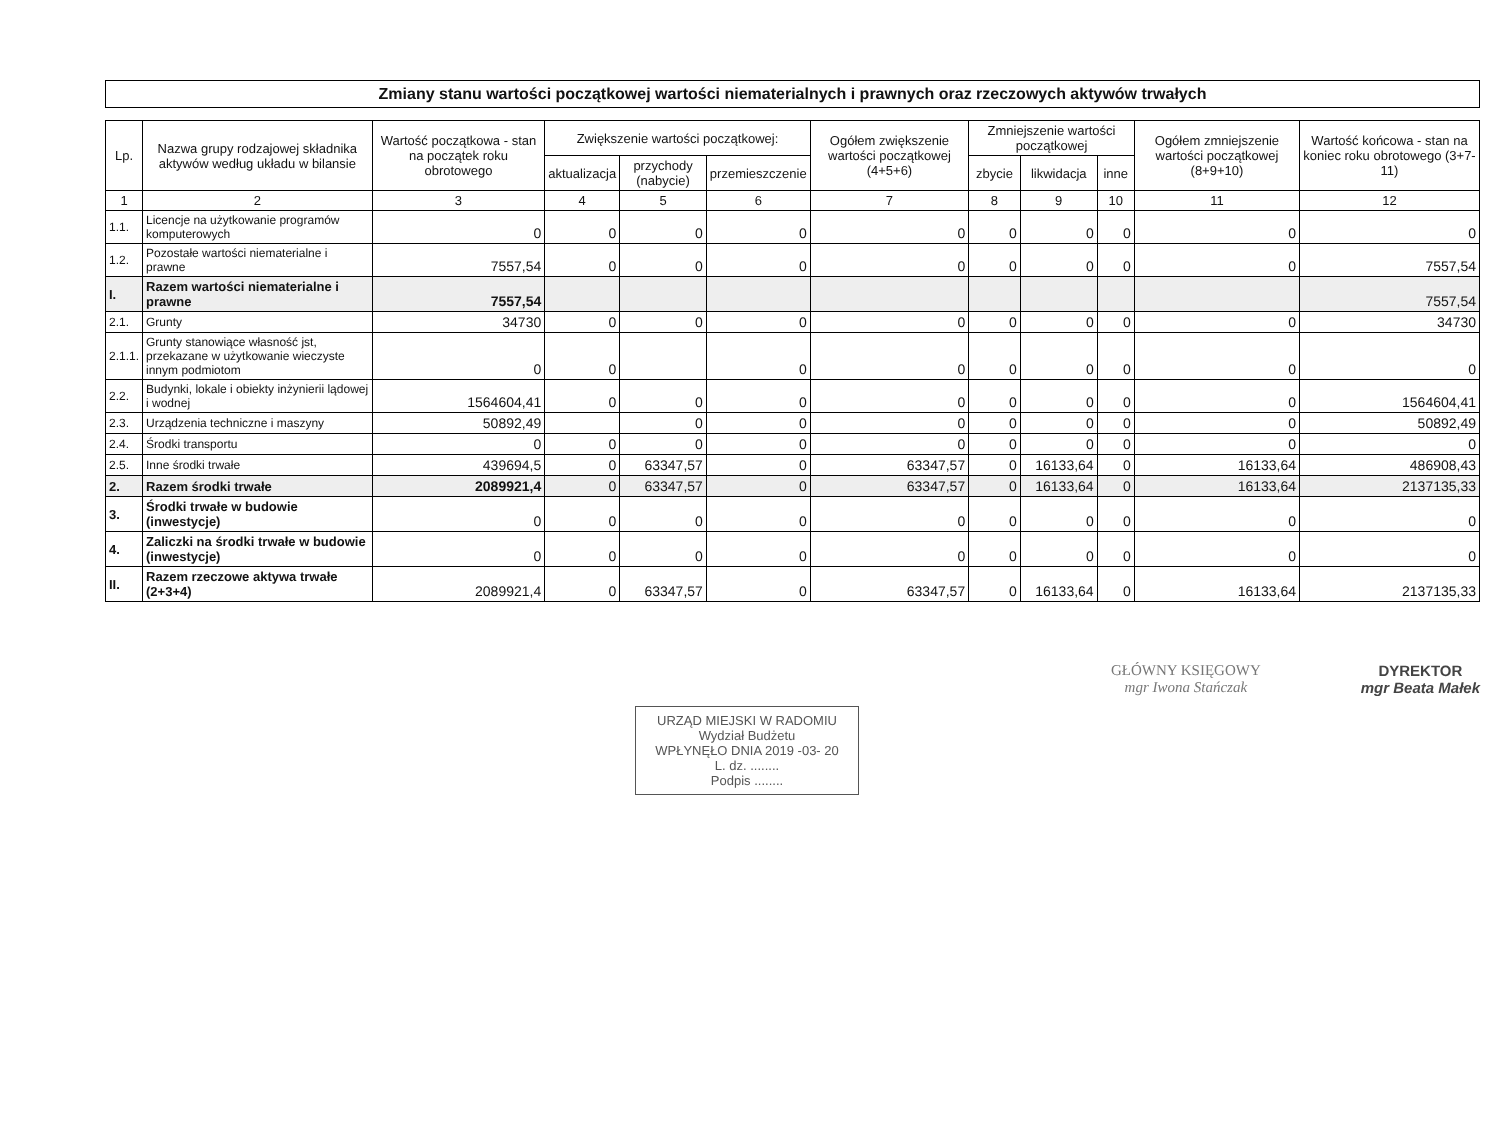Zmiany stanu wartości początkowej wartości niematerialnych i prawnych oraz rzeczowych aktywów trwałych
| Lp. | Nazwa grupy rodzajowej składnika aktywów według układu w bilansie | Wartość początkowa - stan na początek roku obrotowego | Zwiększenie wartości początkowej: | | | Ogółem zwiększenie wartości początkowej (4+5+6) | Zmniejszenie wartości początkowej | | | Ogółem zmniejszenie wartości początkowej (8+9+10) | Wartość końcowa - stan na koniec roku obrotowego (3+7-11) |
| --- | --- | --- | --- | --- | --- | --- | --- | --- | --- | --- | --- |
| | | | aktualizacja | przychody (nabycie) | przemieszczenie | | zbycie | likwidacja | inne | | |
| 1 | 2 | 3 | 4 | 5 | 6 | 7 | 8 | 9 | 10 | 11 | 12 |
| 1.1. | Licencje na użytkowanie programów komputerowych | 0 | 0 | 0 | 0 | 0 | 0 | 0 | 0 | 0 | 0 |
| 1.2. | Pozostałe wartości niematerialne i prawne | 7557,54 | 0 | 0 | 0 | 0 | 0 | 0 | 0 | 0 | 7557,54 |
| I. | Razem wartości niematerialne i prawne | 7557,54 | | | | | | | | | 7557,54 |
| 2.1. | Grunty | 34730 | 0 | 0 | 0 | 0 | 0 | 0 | 0 | 0 | 34730 |
| 2.1.1. | Grunty stanowiące własność jst, przekazane w użytkowanie wieczyste innym podmiotom | 0 | 0 | | 0 | 0 | 0 | 0 | 0 | 0 | 0 |
| 2.2. | Budynki, lokale i obiekty inżynierii lądowej i wodnej | 1564604,41 | 0 | 0 | 0 | 0 | 0 | 0 | 0 | 0 | 1564604,41 |
| 2.3. | Urządzenia techniczne i maszyny | 50892,49 | | 0 | 0 | 0 | 0 | 0 | 0 | 0 | 50892,49 |
| 2.4. | Środki transportu | 0 | 0 | 0 | 0 | 0 | 0 | 0 | 0 | 0 | 0 |
| 2.5. | Inne środki trwałe | 439694,5 | 0 | 63347,57 | 0 | 63347,57 | 0 | 16133,64 | 0 | 16133,64 | 486908,43 |
| 2. | Razem środki trwałe | 2089921,4 | 0 | 63347,57 | 0 | 63347,57 | 0 | 16133,64 | 0 | 16133,64 | 2137135,33 |
| 3. | Środki trwałe w budowie (inwestycje) | 0 | 0 | 0 | 0 | 0 | 0 | 0 | 0 | 0 | 0 |
| 4. | Zaliczki na środki trwałe w budowie (inwestycje) | 0 | 0 | 0 | 0 | 0 | 0 | 0 | 0 | 0 | 0 |
| II. | Razem rzeczowe aktywa trwałe (2+3+4) | 2089921,4 | 0 | 63347,57 | 0 | 63347,57 | 0 | 16133,64 | 0 | 16133,64 | 2137135,33 |
GŁÓWNY KSIĘGOWY
mgr Iwona Stańczak
DYREKTOR
mgr Beata Małek
URZĄD MIEJSKI W RADOMIU
Wydział Budżetu
WPŁYNĘŁO DNIA 2019 -03- 20
L. dz. ........
Podpis ........